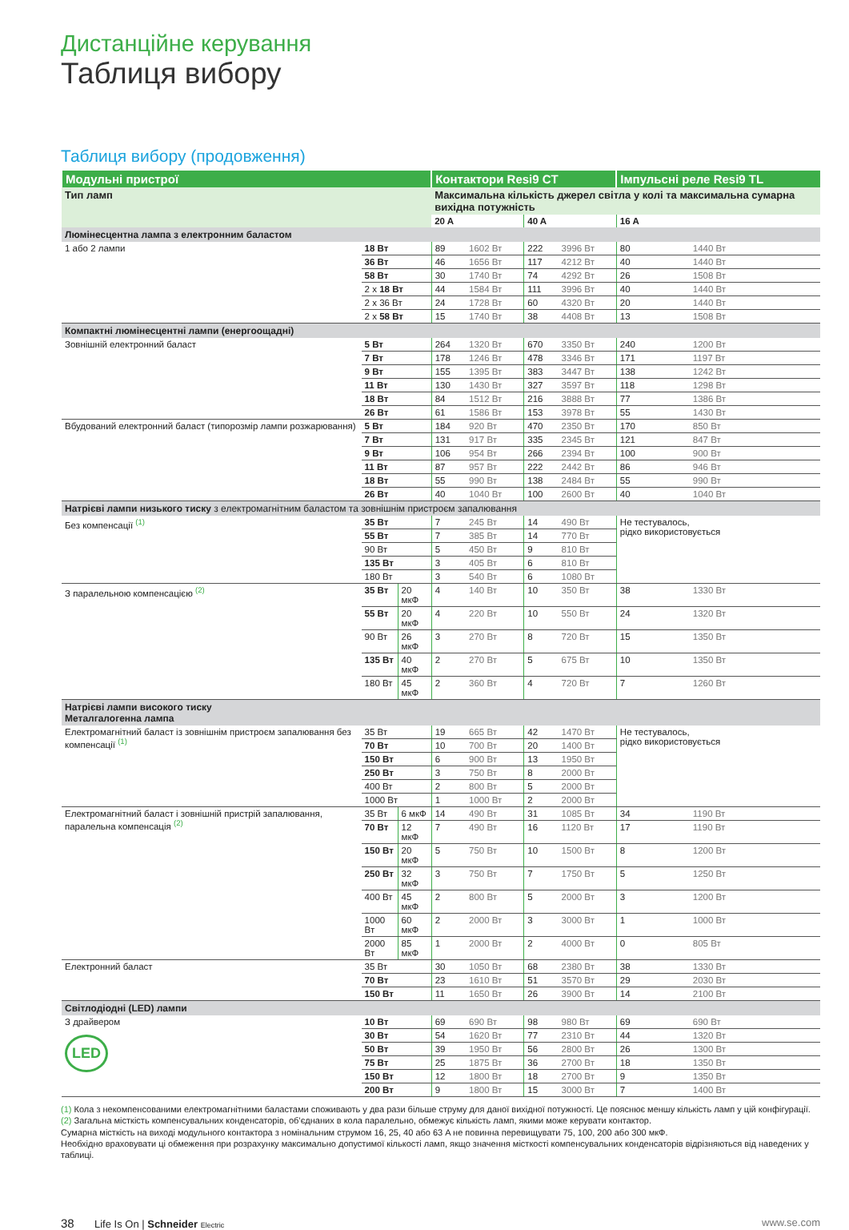Дистанційне керування
Таблиця вибору
Таблиця вибору (продовження)
| Модульні пристрої | | | Контактори Resi9 CT | | | | Імпульсні реле Resi9 TL | |
| --- | --- | --- | --- | --- | --- | --- | --- | --- |
| Тип ламп | | | Максимальна кількість джерел світла у колі та максимальна сумарна вихідна потужність | | | | | |
| | | | 20 A | | 40 A | | 16 A | |
| Люмінесцентна лампа з електронним баластом | | | | | | | | |
| 1 або 2 лампи | 18 Вт | | 89 | 1602 Вт | 222 | 3996 Вт | 80 | 1440 Вт |
| | 36 Вт | | 46 | 1656 Вт | 117 | 4212 Вт | 40 | 1440 Вт |
| | 58 Вт | | 30 | 1740 Вт | 74 | 4292 Вт | 26 | 1508 Вт |
| | 2 x 18 Вт | | 44 | 1584 Вт | 111 | 3996 Вт | 40 | 1440 Вт |
| | 2 x 36 Вт | | 24 | 1728 Вт | 60 | 4320 Вт | 20 | 1440 Вт |
| | 2 x 58 Вт | | 15 | 1740 Вт | 38 | 4408 Вт | 13 | 1508 Вт |
| Компактні люмінесцентні лампи (енергоощадні) | | | | | | | | |
| Зовнішній електронний баласт | 5 Вт | | 264 | 1320 Вт | 670 | 3350 Вт | 240 | 1200 Вт |
| | 7 Вт | | 178 | 1246 Вт | 478 | 3346 Вт | 171 | 1197 Вт |
| | 9 Вт | | 155 | 1395 Вт | 383 | 3447 Вт | 138 | 1242 Вт |
| | 11 Вт | | 130 | 1430 Вт | 327 | 3597 Вт | 118 | 1298 Вт |
| | 18 Вт | | 84 | 1512 Вт | 216 | 3888 Вт | 77 | 1386 Вт |
| | 26 Вт | | 61 | 1586 Вт | 153 | 3978 Вт | 55 | 1430 Вт |
| Вбудований електронний баласт (типорозмір лампи розжарювання) | 5 Вт | | 184 | 920 Вт | 470 | 2350 Вт | 170 | 850 Вт |
| | 7 Вт | | 131 | 917 Вт | 335 | 2345 Вт | 121 | 847 Вт |
| | 9 Вт | | 106 | 954 Вт | 266 | 2394 Вт | 100 | 900 Вт |
| | 11 Вт | | 87 | 957 Вт | 222 | 2442 Вт | 86 | 946 Вт |
| | 18 Вт | | 55 | 990 Вт | 138 | 2484 Вт | 55 | 990 Вт |
| | 26 Вт | | 40 | 1040 Вт | 100 | 2600 Вт | 40 | 1040 Вт |
| Натрієві лампи низького тиску з електромагнітним баластом та зовнішнім пристроєм запалювання | | | | | | | | |
| Без компенсації <sup>(1)</sup> | 35 Вт | | 7 | 245 Вт | 14 | 490 Вт | Не тестувалось, рідко використовується | |
| | 55 Вт | | 7 | 385 Вт | 14 | 770 Вт | | |
| | 90 Вт | | 5 | 450 Вт | 9 | 810 Вт | | |
| | 135 Вт | | 3 | 405 Вт | 6 | 810 Вт | | |
| | 180 Вт | | 3 | 540 Вт | 6 | 1080 Вт | | |
| З паралельною компенсацією <sup>(2)</sup> | 35 Вт | 20 мкФ | 4 | 140 Вт | 10 | 350 Вт | 38 | 1330 Вт |
| | 55 Вт | 20 мкФ | 4 | 220 Вт | 10 | 550 Вт | 24 | 1320 Вт |
| | 90 Вт | 26 мкФ | 3 | 270 Вт | 8 | 720 Вт | 15 | 1350 Вт |
| | 135 Вт | 40 мкФ | 2 | 270 Вт | 5 | 675 Вт | 10 | 1350 Вт |
| | 180 Вт | 45 мкФ | 2 | 360 Вт | 4 | 720 Вт | 7 | 1260 Вт |
| Натрієві лампи високого тиску Металгалогенна лампа | | | | | | | | |
| Електромагнітний баласт із зовнішнім пристроєм запалювання без компенсації <sup>(1)</sup> | 35 Вт | | 19 | 665 Вт | 42 | 1470 Вт | Не тестувалось, рідко використовується | |
| | 70 Вт | | 10 | 700 Вт | 20 | 1400 Вт | | |
| | 150 Вт | | 6 | 900 Вт | 13 | 1950 Вт | | |
| | 250 Вт | | 3 | 750 Вт | 8 | 2000 Вт | | |
| | 400 Вт | | 2 | 800 Вт | 5 | 2000 Вт | | |
| | 1000 Вт | | 1 | 1000 Вт | 2 | 2000 Вт | | |
| Електромагнітний баласт і зовнішній пристрій запалювання, паралельна компенсація <sup>(2)</sup> | 35 Вт | 6 мкФ | 14 | 490 Вт | 31 | 1085 Вт | 34 | 1190 Вт |
| | 70 Вт | 12 мкФ | 7 | 490 Вт | 16 | 1120 Вт | 17 | 1190 Вт |
| | 150 Вт | 20 мкФ | 5 | 750 Вт | 10 | 1500 Вт | 8 | 1200 Вт |
| | 250 Вт | 32 мкФ | 3 | 750 Вт | 7 | 1750 Вт | 5 | 1250 Вт |
| | 400 Вт | 45 мкФ | 2 | 800 Вт | 5 | 2000 Вт | 3 | 1200 Вт |
| | 1000 Вт | 60 мкФ | 2 | 2000 Вт | 3 | 3000 Вт | 1 | 1000 Вт |
| | 2000 Вт | 85 мкФ | 1 | 2000 Вт | 2 | 4000 Вт | 0 | 805 Вт |
| Електронний баласт | 35 Вт | | 30 | 1050 Вт | 68 | 2380 Вт | 38 | 1330 Вт |
| | 70 Вт | | 23 | 1610 Вт | 51 | 3570 Вт | 29 | 2030 Вт |
| | 150 Вт | | 11 | 1650 Вт | 26 | 3900 Вт | 14 | 2100 Вт |
| Світлодіодні (LED) лампи | | | | | | | | |
| З драйвером LED | 10 Вт | | 69 | 690 Вт | 98 | 980 Вт | 69 | 690 Вт |
| | 30 Вт | | 54 | 1620 Вт | 77 | 2310 Вт | 44 | 1320 Вт |
| | 50 Вт | | 39 | 1950 Вт | 56 | 2800 Вт | 26 | 1300 Вт |
| | 75 Вт | | 25 | 1875 Вт | 36 | 2700 Вт | 18 | 1350 Вт |
| | 150 Вт | | 12 | 1800 Вт | 18 | 2700 Вт | 9 | 1350 Вт |
| | 200 Вт | | 9 | 1800 Вт | 15 | 3000 Вт | 7 | 1400 Вт |
(1) Кола з некомпенсованими електромагнітними баластами споживають у два рази більше струму для даної вихідної потужності. Це пояснює меншу кількість ламп у цій конфігурації.
(2) Загальна місткість компенсувальних конденсаторів, об’єднаних в кола паралельно, обмежує кількість ламп, якими може керувати контактор.
Сумарна місткість на виході модульного контактора з номінальним струмом 16, 25, 40 або 63 A не повинна перевищувати 75, 100, 200 або 300 мкФ.
Необхідно враховувати ці обмеження при розрахунку максимально допустимої кількості ламп, якщо значення місткості компенсувальних конденсаторів відрізняються від наведених у таблиці.
38 Life Is On | Schneider Electric
www.se.com